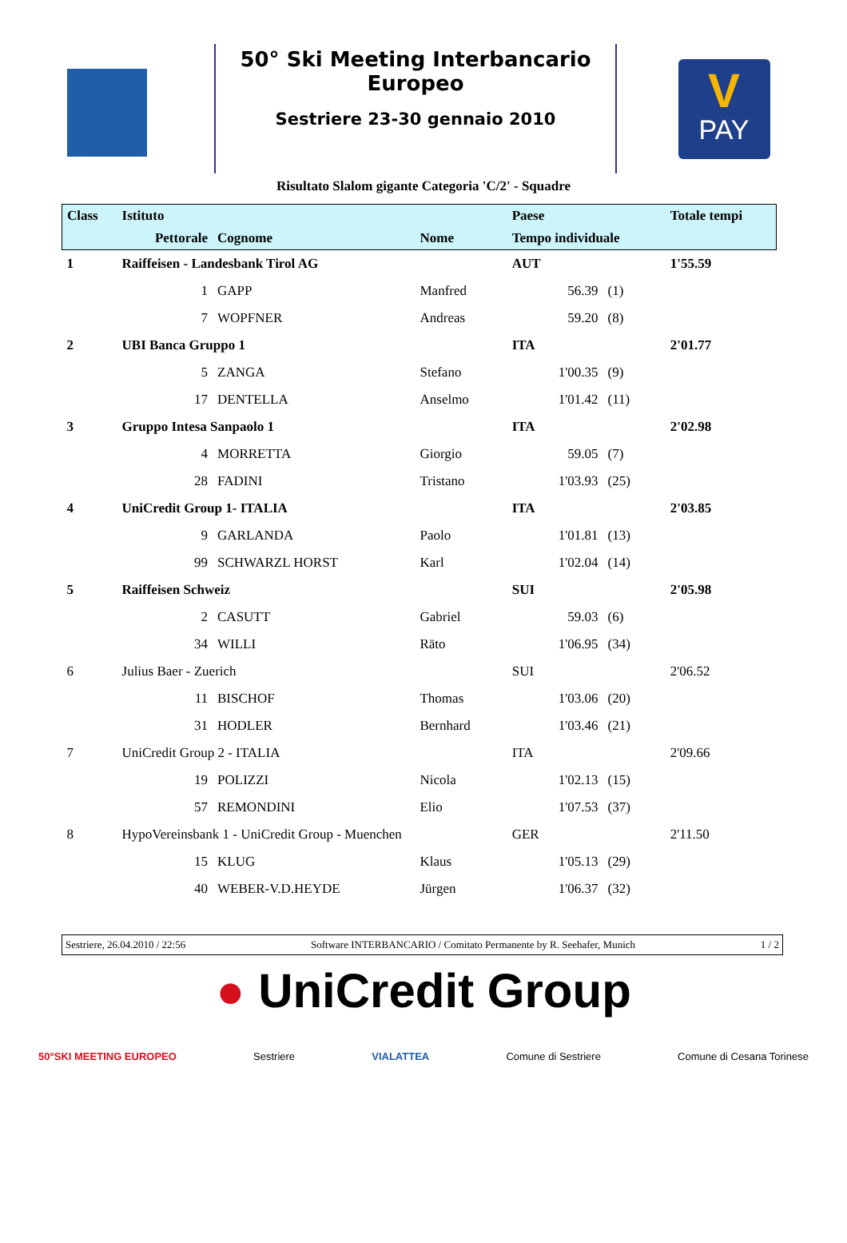50° Ski Meeting Interbancario Europeo
Sestriere 23-30 gennaio 2010
PAY
V
Risultato Slalom gigante Categoria 'C/2' - Squadre
| Class | Istituto | | | Paese | | Totale tempi |
| --- | --- | --- | --- | --- | --- | --- |
| | Pettorale | Cognome | Nome | Tempo individuale | | |
| 1 | Raiffeisen - Landesbank Tirol AG | | | AUT | | 1'55.59 |
| | 1 | GAPP | Manfred | 56.39 | (1) | |
| | 7 | WOPFNER | Andreas | 59.20 | (8) | |
| 2 | UBI Banca Gruppo 1 | | | ITA | | 2'01.77 |
| | 5 | ZANGA | Stefano | 1'00.35 | (9) | |
| | 17 | DENTELLA | Anselmo | 1'01.42 | (11) | |
| 3 | Gruppo Intesa Sanpaolo 1 | | | ITA | | 2'02.98 |
| | 4 | MORRETTA | Giorgio | 59.05 | (7) | |
| | 28 | FADINI | Tristano | 1'03.93 | (25) | |
| 4 | UniCredit Group 1- ITALIA | | | ITA | | 2'03.85 |
| | 9 | GARLANDA | Paolo | 1'01.81 | (13) | |
| | 99 | SCHWARZL HORST | Karl | 1'02.04 | (14) | |
| 5 | Raiffeisen Schweiz | | | SUI | | 2'05.98 |
| | 2 | CASUTT | Gabriel | 59.03 | (6) | |
| | 34 | WILLI | Räto | 1'06.95 | (34) | |
| 6 | Julius Baer - Zuerich | | | SUI | | 2'06.52 |
| | 11 | BISCHOF | Thomas | 1'03.06 | (20) | |
| | 31 | HODLER | Bernhard | 1'03.46 | (21) | |
| 7 | UniCredit Group 2 - ITALIA | | | ITA | | 2'09.66 |
| | 19 | POLIZZI | Nicola | 1'02.13 | (15) | |
| | 57 | REMONDINI | Elio | 1'07.53 | (37) | |
| 8 | HypoVereinsbank 1 - UniCredit Group - Muenchen | | | GER | | 2'11.50 |
| | 15 | KLUG | Klaus | 1'05.13 | (29) | |
| | 40 | WEBER-V.D.HEYDE | Jürgen | 1'06.37 | (32) | |
Sestriere, 26.04.2010 / 22:56 Software INTERBANCARIO / Comitato Permanente by R. Seehafer, Munich 1 / 2
● UniCredit Group
50°SKI MEETING EUROPEO Sestriere VIALATTEA Comune di Sestriere Comune di Cesana Torinese